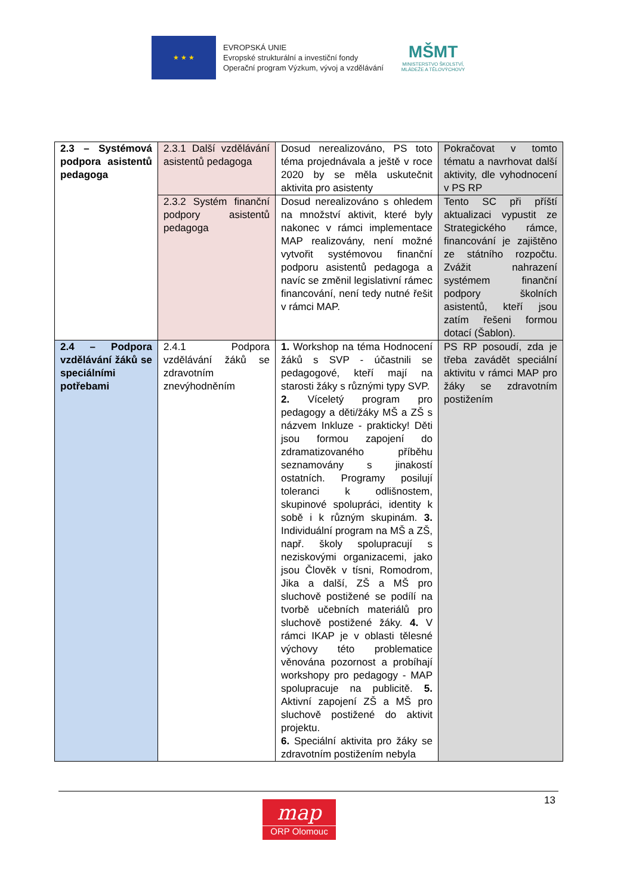★ ★ ★
EVROPSKÁ UNIE
Evropské strukturální a investiční fondy
Operační program Výzkum, vývoj a vzdělávání
MŠMT
MINISTERSTVO ŠKOLSTVÍ,
MLÁDEŽE A TĚLOVÝCHOVY
| 2.3 – Systémová podpora asistentů pedagoga | 2.3.1 Další vzdělávání asistentů pedagoga | Dosud nerealizováno, PS toto téma projednávala a ještě v roce 2020 by se měla uskutečnit aktivita pro asistenty | Pokračovat v tomto tématu a navrhovat další aktivity, dle vyhodnocení v PS RP |
| | 2.3.2 Systém finanční podpory asistentů pedagoga | Dosud nerealizováno s ohledem na množství aktivit, které byly nakonec v rámci implementace MAP realizovány, není možné vytvořit systémovou finanční podporu asistentů pedagoga a navíc se změnil legislativní rámec financování, není tedy nutné řešit v rámci MAP. | Tento SC při příští aktualizaci vypustit ze Strategického rámce, financování je zajištěno ze státního rozpočtu. Zvážit nahrazení systémem finanční podpory školních asistentů, kteří jsou zatím řešeni formou dotací (Šablon). |
| 2.4 – Podpora vzdělávání žáků se speciálními potřebami | 2.4.1 Podpora vzdělávání žáků se zdravotním znevýhodněním | 1. Workshop na téma Hodnocení žáků s SVP - účastnili se pedagogové, kteří mají na starosti žáky s různými typy SVP. 2. Víceletý program pro pedagogy a děti/žáky MŠ a ZŠ s názvem Inkluze - prakticky! Děti jsou formou zapojení do zdramatizovaného příběhu seznamovány s jinakostí ostatních. Programy posilují toleranci k odlišnostem, skupinové spolupráci, identity k sobě i k různým skupinám. 3. Individuální program na MŠ a ZŠ, např. školy spolupracují s neziskovými organizacemi, jako jsou Člověk v tísni, Romodrom, Jika a další, ZŠ a MŠ pro sluchově postižené se podílí na tvorbě učebních materiálů pro sluchově postižené žáky. 4. V rámci IKAP je v oblasti tělesné výchovy této problematice věnována pozornost a probíhají workshopy pro pedagogy - MAP spolupracuje na publicitě. 5. Aktivní zapojení ZŠ a MŠ pro sluchově postižené do aktivit projektu. 6. Speciální aktivita pro žáky se zdravotním postižením nebyla | PS RP posoudí, zda je třeba zavádět speciální aktivitu v rámci MAP pro žáky se zdravotním postižením |
13
map
ORP Olomouc